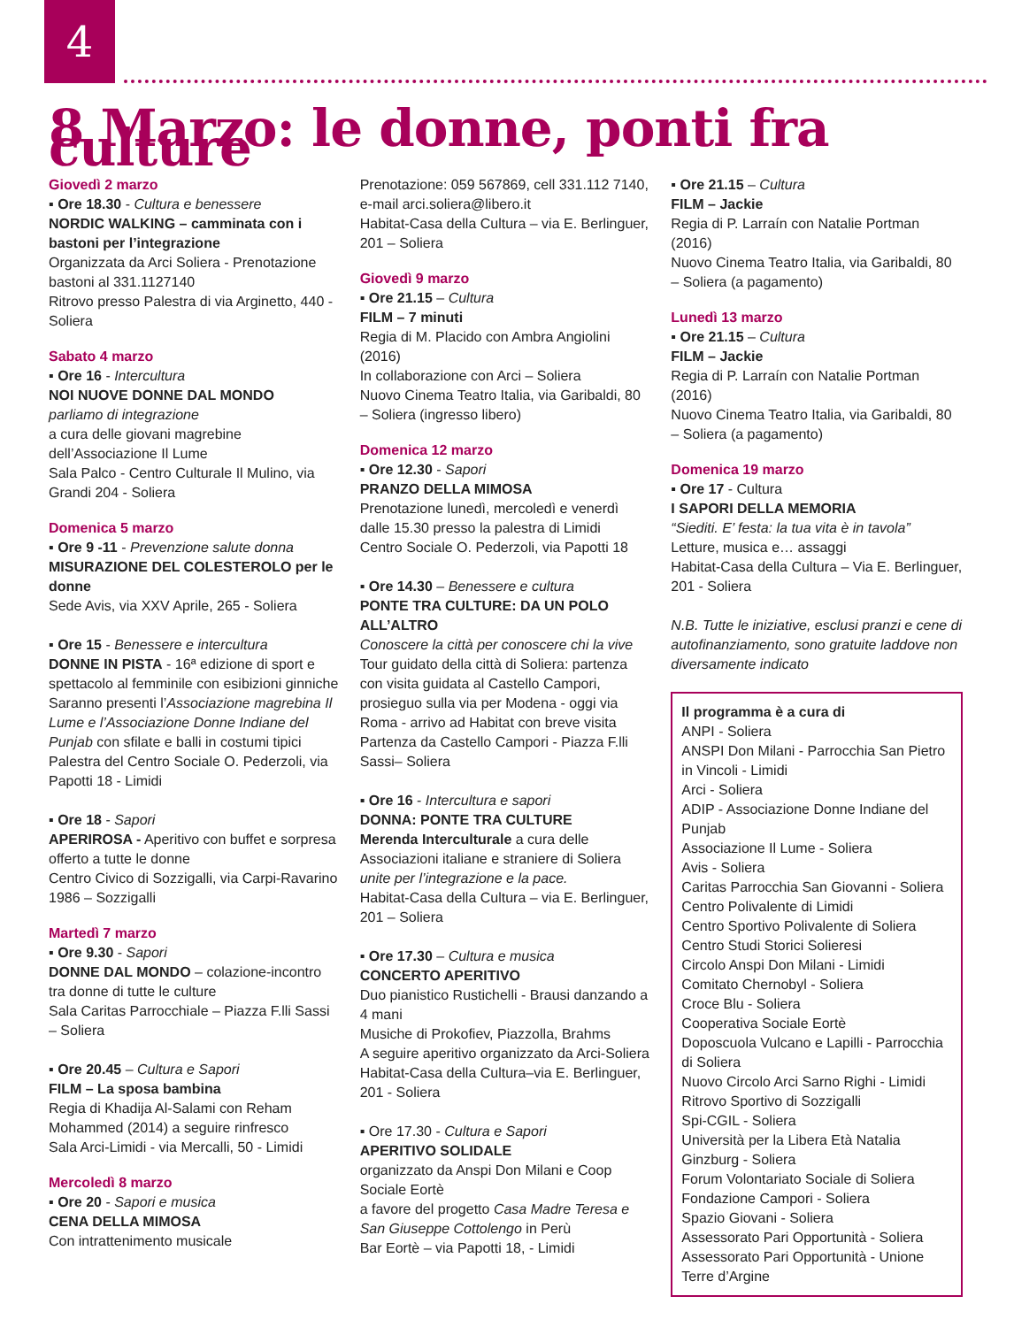4
8 Marzo: le donne, ponti fra culture
Giovedì 2 marzo
▪ Ore 18.30 - Cultura e benessere
NORDIC WALKING – camminata con i bastoni per l’integrazione
Organizzata da Arci Soliera - Prenotazione bastoni al 331.1127140
Ritrovo presso Palestra di via Arginetto, 440 - Soliera
Sabato 4 marzo
▪ Ore 16 - Intercultura
NOI NUOVE DONNE DAL MONDO
parliamo di integrazione
a cura delle giovani magrebine dell’Associazione Il Lume
Sala Palco - Centro Culturale Il Mulino, via Grandi 204 - Soliera
Domenica 5 marzo
▪ Ore 9 -11 - Prevenzione salute donna
MISURAZIONE DEL COLESTEROLO per le donne
Sede Avis, via XXV Aprile, 265 - Soliera
▪ Ore 15 - Benessere e intercultura
DONNE IN PISTA - 16ª edizione di sport e spettacolo al femminile con esibizioni ginniche
Saranno presenti l’Associazione magrebina Il Lume e l’Associazione Donne Indiane del Punjab con sfilate e balli in costumi tipici
Palestra del Centro Sociale O. Pederzoli, via Papotti 18 - Limidi
▪ Ore 18 - Sapori
APERIROSA - Aperitivo con buffet e sorpresa offerto a tutte le donne
Centro Civico di Sozzigalli, via Carpi-Ravarino 1986 – Sozzigalli
Martedì 7 marzo
▪ Ore 9.30 - Sapori
DONNE DAL MONDO – colazione-incontro tra donne di tutte le culture
Sala Caritas Parrocchiale – Piazza F.lli Sassi – Soliera
▪ Ore 20.45 – Cultura e Sapori
FILM – La sposa bambina
Regia di Khadija Al-Salami con Reham Mohammed (2014) a seguire rinfresco
Sala Arci-Limidi - via Mercalli, 50 - Limidi
Mercoledì 8 marzo
▪ Ore 20 - Sapori e musica
CENA DELLA MIMOSA
Con intrattenimento musicale
Prenotazione: 059 567869, cell 331.112 7140, e-mail arci.soliera@libero.it
Habitat-Casa della Cultura – via E. Berlinguer, 201 – Soliera
Giovedì 9 marzo
▪ Ore 21.15 – Cultura
FILM – 7 minuti
Regia di M. Placido con Ambra Angiolini (2016)
In collaborazione con Arci – Soliera
Nuovo Cinema Teatro Italia, via Garibaldi, 80 – Soliera (ingresso libero)
Domenica 12 marzo
▪ Ore 12.30 - Sapori
PRANZO DELLA MIMOSA
Prenotazione lunedì, mercoledì e venerdì dalle 15.30 presso la palestra di Limidi
Centro Sociale O. Pederzoli, via Papotti 18
▪ Ore 14.30 – Benessere e cultura
PONTE TRA CULTURE: DA UN POLO ALL’ALTRO
Conoscere la città per conoscere chi la vive
Tour guidato della città di Soliera: partenza con visita guidata al Castello Campori, prosieguo sulla via per Modena - oggi via Roma - arrivo ad Habitat con breve visita
Partenza da Castello Campori - Piazza F.lli Sassi– Soliera
▪ Ore 16 - Intercultura e sapori
DONNA: PONTE TRA CULTURE
Merenda Interculturale a cura delle Associazioni italiane e straniere di Soliera unite per l’integrazione e la pace.
Habitat-Casa della Cultura – via E. Berlinguer, 201 – Soliera
▪ Ore 17.30 – Cultura e musica
CONCERTO APERITIVO
Duo pianistico Rustichelli - Brausi danzando a 4 mani
Musiche di Prokofiev, Piazzolla, Brahms
A seguire aperitivo organizzato da Arci-Soliera
Habitat-Casa della Cultura–via E. Berlinguer, 201 - Soliera
▪ Ore 17.30 - Cultura e Sapori
APERITIVO SOLIDALE
organizzato da Anspi Don Milani e Coop Sociale Eortè
a favore del progetto Casa Madre Teresa e San Giuseppe Cottolengo in Perù
Bar Eortè – via Papotti 18, - Limidi
▪ Ore 21.15 – Cultura
FILM – Jackie
Regia di P. Larraín con Natalie Portman (2016)
Nuovo Cinema Teatro Italia, via Garibaldi, 80 – Soliera (a pagamento)
Lunedì 13 marzo
▪ Ore 21.15 – Cultura
FILM – Jackie
Regia di P. Larraín con Natalie Portman (2016)
Nuovo Cinema Teatro Italia, via Garibaldi, 80 – Soliera (a pagamento)
Domenica 19 marzo
▪ Ore 17 - Cultura
I SAPORI DELLA MEMORIA
“Siediti. E’ festa: la tua vita è in tavola”
Letture, musica e… assaggi
Habitat-Casa della Cultura – Via E. Berlinguer, 201 - Soliera
N.B. Tutte le iniziative, esclusi pranzi e cene di autofinanziamento, sono gratuite laddove non diversamente indicato
Il programma è a cura di
ANPI - Soliera
ANSPI Don Milani - Parrocchia San Pietro in Vincoli - Limidi
Arci - Soliera
ADIP - Associazione Donne Indiane del Punjab
Associazione Il Lume - Soliera
Avis - Soliera
Caritas Parrocchia San Giovanni - Soliera
Centro Polivalente di Limidi
Centro Sportivo Polivalente di Soliera
Centro Studi Storici Solieresi
Circolo Anspi Don Milani - Limidi
Comitato Chernobyl - Soliera
Croce Blu - Soliera
Cooperativa Sociale Eortè
Doposcuola Vulcano e Lapilli - Parrocchia di Soliera
Nuovo Circolo Arci Sarno Righi - Limidi
Ritrovo Sportivo di Sozzigalli
Spi-CGIL - Soliera
Università per la Libera Età Natalia Ginzburg - Soliera
Forum Volontariato Sociale di Soliera
Fondazione Campori - Soliera
Spazio Giovani - Soliera
Assessorato Pari Opportunità - Soliera
Assessorato Pari Opportunità - Unione Terre d’Argine